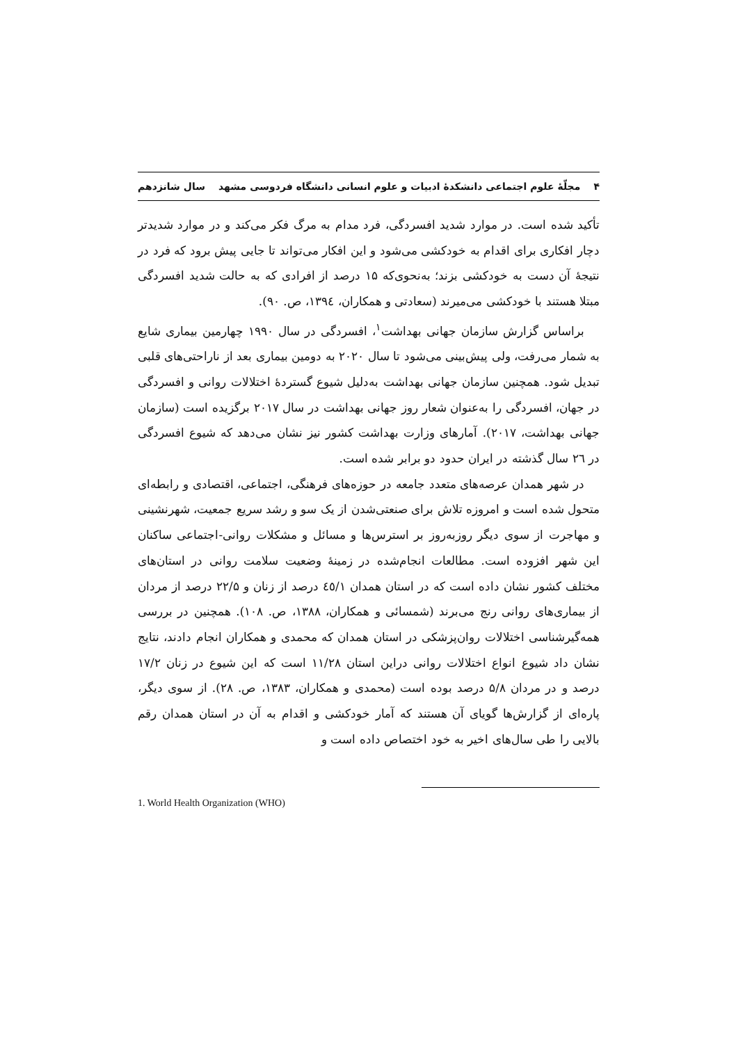۴ مجلّهٔ علوم اجتماعی دانشکدهٔ ادبیات و علوم انسانی دانشگاه فردوسی مشهد سال شانزدهم
تأکید شده است. در موارد شدید افسردگی، فرد مدام به مرگ فکر می‌کند و در موارد شدیدتر دچار افکاری برای اقدام به خودکشی می‌شود و این افکار می‌تواند تا جایی پیش برود که فرد در نتیجهٔ آن دست به خودکشی بزند؛ به‌نحوی‌که ۱۵ درصد از افرادی که به حالت شدید افسردگی مبتلا هستند با خودکشی می‌میرند (سعادتی و همکاران، ۱۳۹٤، ص. ۹۰).
براساس گزارش سازمان جهانی بهداشت<sup>۱</sup>، افسردگی در سال ۱۹۹۰ چهارمین بیماری شایع به شمار می‌رفت، ولی پیش‌بینی می‌شود تا سال ۲۰۲۰ به دومین بیماری بعد از ناراحتی‌های قلبی تبدیل شود. همچنین سازمان جهانی بهداشت به‌دلیل شیوع گستردهٔ اختلالات روانی و افسردگی در جهان، افسردگی را به‌عنوان شعار روز جهانی بهداشت در سال ۲۰۱۷ برگزیده است (سازمان جهانی بهداشت، ۲۰۱۷). آمارهای وزارت بهداشت کشور نیز نشان می‌دهد که شیوع افسردگی در ۲٦ سال گذشته در ایران حدود دو برابر شده است.
در شهر همدان عرصه‌های متعدد جامعه در حوزه‌های فرهنگی، اجتماعی، اقتصادی و رابطه‌ای متحول شده است و امروزه تلاش برای صنعتی‌شدن از یک سو و رشد سریع جمعیت، شهرنشینی و مهاجرت از سوی دیگر روزبه‌روز بر استرس‌ها و مسائل و مشکلات روانی-اجتماعی ساکنان این شهر افزوده است. مطالعات انجام‌شده در زمینهٔ وضعیت سلامت روانی در استان‌های مختلف کشور نشان داده است که در استان همدان ٤٥/۱ درصد از زنان و ۲۲/۵ درصد از مردان از بیماری‌های روانی رنج می‌برند (شمسائی و همکاران، ۱۳۸۸، ص. ۱۰۸). همچنین در بررسی همه‌گیرشناسی اختلالات روان‌پزشکی در استان همدان که محمدی و همکاران انجام دادند، نتایج نشان داد شیوع انواع اختلالات روانی دراین استان ۱۱/۲۸ است که این شیوع در زنان ۱۷/۲ درصد و در مردان ۵/۸ درصد بوده است (محمدی و همکاران، ۱۳۸۳، ص. ۲۸). از سوی دیگر، پاره‌ای از گزارش‌ها گویای آن هستند که آمار خودکشی و اقدام به آن در استان همدان رقم بالایی را طی سال‌های اخیر به خود اختصاص داده است و
1. World Health Organization (WHO)